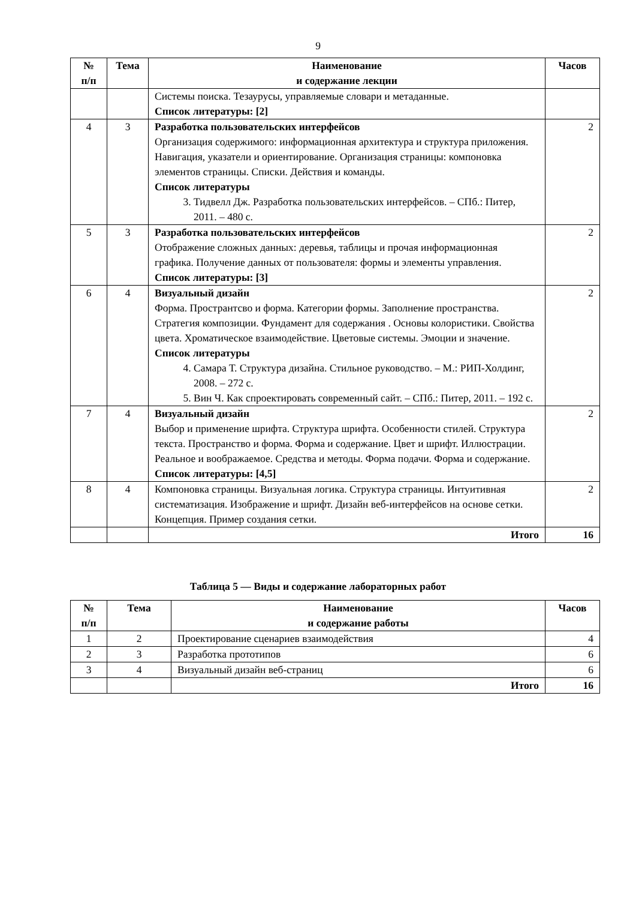9
| № п/п | Тема | Наименование и содержание лекции | Часов |
| --- | --- | --- | --- |
| | | Системы поиска. Тезаурусы, управляемые словари и метаданные. Список литературы: [2] | |
| 4 | 3 | Разработка пользовательских интерфейсов Организация содержимого: информационная архитектура и структура приложения. Навигация, указатели и ориентирование. Организация страницы: компоновка элементов страницы. Списки. Действия и команды. Список литературы 3. Тидвелл Дж. Разработка пользовательских интерфейсов. – СПб.: Питер, 2011. – 480 с. | 2 |
| 5 | 3 | Разработка пользовательских интерфейсов Отображение сложных данных: деревья, таблицы и прочая информационная графика. Получение данных от пользователя: формы и элементы управления. Список литературы: [3] | 2 |
| 6 | 4 | Визуальный дизайн Форма. Пространтсво и форма. Категории формы. Заполнение пространства. Стратегия композиции. Фундамент для содержания . Основы колористики. Свойства цвета. Хроматическое взаимодействие. Цветовые системы. Эмоции и значение. Список литературы 4. Самара Т. Структура дизайна. Стильное руководство. – М.: РИП-Холдинг, 2008. – 272 с. 5. Вин Ч. Как спроектировать современный сайт. – СПб.: Питер, 2011. – 192 с. | 2 |
| 7 | 4 | Визуальный дизайн Выбор и применение шрифта. Структура шрифта. Особенности стилей. Структура текста. Пространство и форма. Форма и содержание. Цвет и шрифт. Иллюстрации. Реальное и воображаемое. Средства и методы. Форма подачи. Форма и содержание. Список литературы: [4,5] | 2 |
| 8 | 4 | Компоновка страницы. Визуальная логика. Структура страницы. Интуитивная систематизация. Изображение и шрифт. Дизайн веб-интерфейсов на основе сетки. Концепция. Пример создания сетки. | 2 |
| | | Итого | 16 |
Таблица 5 — Виды и содержание лабораторных работ
| № п/п | Тема | Наименование и содержание работы | Часов |
| --- | --- | --- | --- |
| 1 | 2 | Проектирование сценариев взаимодействия | 4 |
| 2 | 3 | Разработка прототипов | 6 |
| 3 | 4 | Визуальный дизайн веб-страниц | 6 |
| | | Итого | 16 |